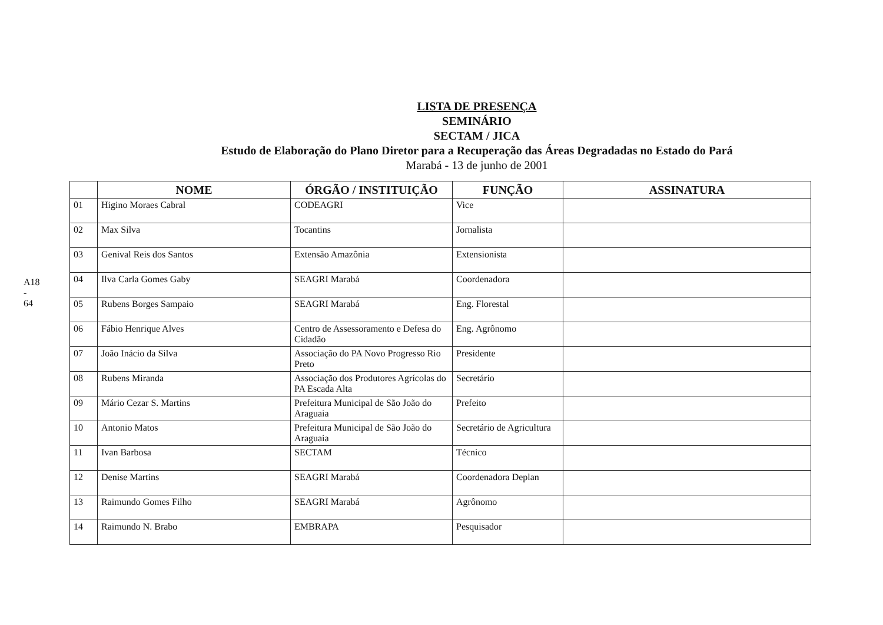A18 - 64
LISTA DE PRESENÇA
SEMINÁRIO
SECTAM / JICA
Estudo de Elaboração do Plano Diretor para a Recuperação das Áreas Degradadas no Estado do Pará
Marabá - 13 de junho de 2001
| | NOME | ÓRGÃO / INSTITUIÇÃO | FUNÇÃO | ASSINATURA |
| --- | --- | --- | --- | --- |
| 01 | Higino Moraes Cabral | CODEAGRI | Vice | |
| 02 | Max Silva | Tocantins | Jornalista | |
| 03 | Genival Reis dos Santos | Extensão Amazônia | Extensionista | |
| 04 | Ilva Carla Gomes Gaby | SEAGRI Marabá | Coordenadora | |
| 05 | Rubens Borges Sampaio | SEAGRI Marabá | Eng. Florestal | |
| 06 | Fábio Henrique Alves | Centro de Assessoramento e Defesa do Cidadão | Eng. Agrônomo | |
| 07 | João Inácio da Silva | Associação do PA Novo Progresso Rio Preto | Presidente | |
| 08 | Rubens Miranda | Associação dos Produtores Agrícolas do PA Escada Alta | Secretário | |
| 09 | Mário Cezar S. Martins | Prefeitura Municipal de São João do Araguaia | Prefeito | |
| 10 | Antonio Matos | Prefeitura Municipal de São João do Araguaia | Secretário de Agricultura | |
| 11 | Ivan Barbosa | SECTAM | Técnico | |
| 12 | Denise Martins | SEAGRI Marabá | Coordenadora Deplan | |
| 13 | Raimundo Gomes Filho | SEAGRI Marabá | Agrônomo | |
| 14 | Raimundo N. Brabo | EMBRAPA | Pesquisador | |